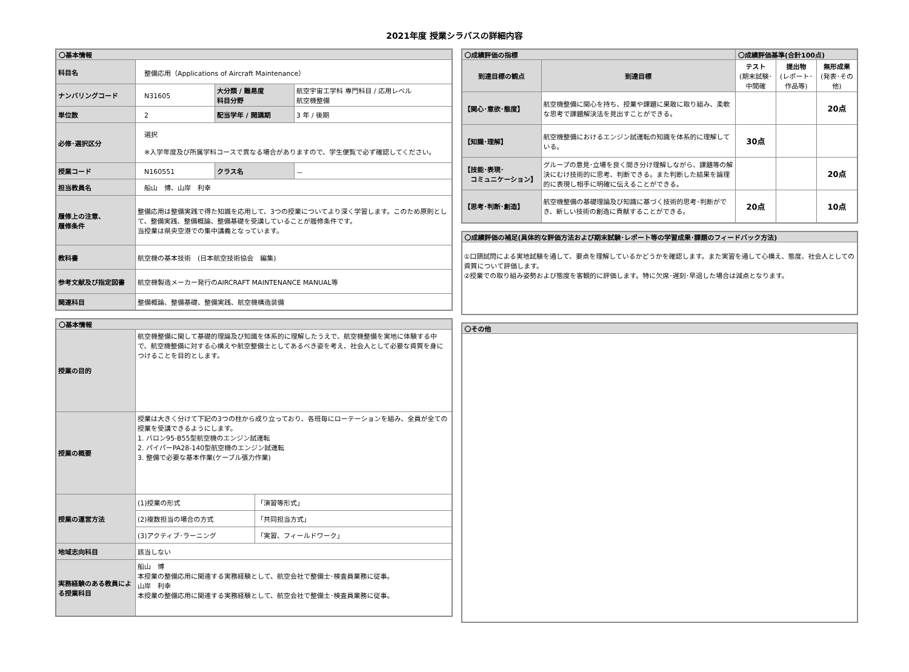2021年度 授業シラバスの詳細内容
| 〇基本情報 | | | |
| 科目名 | 整備応用（Applications of Aircraft Maintenance） | | |
| ナンバリングコード | N31605 | 大分類 / 難易度 科目分野 | 航空宇宙工学科 専門科目 / 応用レベル 航空機整備 |
| 単位数 | 2 | 配当学年 / 開講期 | 3 年 / 後期 |
| 必修･選択区分 | 選択 ※入学年度及び所属学科コースで異なる場合がありますので、学生便覧で必ず確認してください。 | | |
| 授業コード | N160551 | クラス名 | － |
| 担当教員名 | 船山 博、山岸 利幸 | | |
| 履修上の注意、 履修条件 | 整備応用は整備実践で得た知識を応用して、3つの授業についてより深く学習します。このため原則として、整備実践、整備概論、整備基礎を受講していることが履修条件です。 当授業は県央空港での集中講義となっています。 | | |
| 教科書 | 航空機の基本技術 (日本航空技術協会 編集) | | |
| 参考文献及び指定図書 | 航空機製造メーカー発行のAIRCRAFT MAINTENANCE MANUAL等 | | |
| 関連科目 | 整備概論、整備基礎、整備実践、航空機構造装備 | | |
| 〇基本情報 | | |
| 授業の目的 | 航空機整備に関して基礎的理論及び知識を体系的に理解したうえで、航空機整備を実地に体験する中で、航空機整備に対する心構えや航空整備士としてあるべき姿を考え、社会人として必要な資質を身につけることを目的とします。 | |
| 授業の概要 | 授業は大きく分けて下記の3つの柱から成り立っており、各班毎にローテーションを組み、全員が全ての授業を受講できるようにします。 1. バロン95-B55型航空機のエンジン試運転 2. パイパーPA28-140型航空機のエンジン試運転 3. 整備で必要な基本作業(ケーブル張力作業) | |
| 授業の運営方法 | (1)授業の形式 | 「演習等形式」 |
| | (2)複数担当の場合の方式 | 「共同担当方式」 |
| | (3)アクティブ･ラーニング | 「実習、フィールドワーク」 |
| 地域志向科目 | 該当しない | |
| 実務経験のある教員による授業科目 | 船山 博 本授業の整備応用に関連する実務経験として、航空会社で整備士･検査員業務に従事。 山岸 利幸 本授業の整備応用に関連する実務経験として、航空会社で整備士･検査員業務に従事。 | |
| 〇成績評価の指標 | | 〇成績評価基準(合計100点) | | |
| 到達目標の観点 | 到達目標 | テスト (期末試験･中間確 | 提出物 (レポート･作品等) | 無形成果 (発表･その他) |
| 【関心･意欲･態度】 | 航空機整備に関心を持ち、授業や課題に果敢に取り組み、柔軟な思考で課題解決法を見出すことができる。 | | | 20点 |
| 【知識･理解】 | 航空機整備におけるエンジン試運転の知識を体系的に理解している。 | 30点 | | |
| 【技能･表現･ コミュニケーション】 | グループの意見･立場を良く聞き分け理解しながら、課題等の解決にむけ技術的に思考、判断できる。また判断した結果を論理的に表現し相手に明確に伝えることができる。 | | | 20点 |
| 【思考･判断･創造】 | 航空機整備の基礎理論及び知識に基づく技術的思考･判断ができ、新しい技術の創造に貢献することができる。 | 20点 | | 10点 |
| 〇成績評価の補足(具体的な評価方法および期末試験･レポート等の学習成果･課題のフィードバック方法) |
| ①口頭試問による実地試験を通して、要点を理解しているかどうかを確認します。また実習を通して心構え、態度、社会人としての資質について評価します。 ②授業での取り組み姿勢および態度を客観的に評価します。特に欠席･遅刻･早退した場合は減点となります。 |
| 〇その他 |